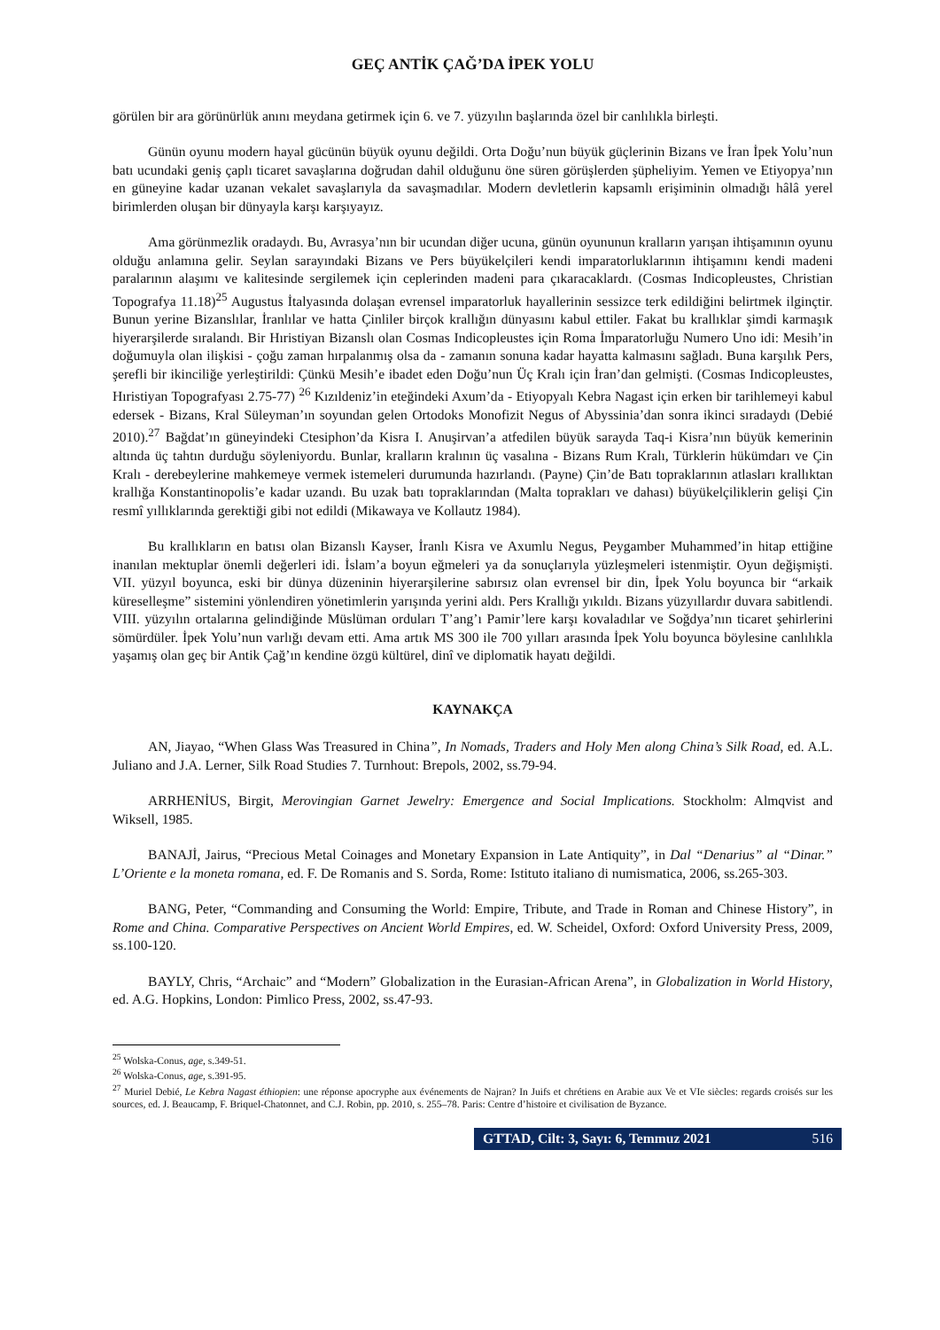GEÇ ANTİK ÇAĞ’DA İPEK YOLU
görülen bir ara görünürlük anını meydana getirmek için 6. ve 7. yüzyılın başlarında özel bir canlılıkla birleşti.
Günün oyunu modern hayal gücünün büyük oyunu değildi. Orta Doğu’nun büyük güçlerinin Bizans ve İran İpek Yolu’nun batı ucundaki geniş çaplı ticaret savaşlarına doğrudan dahil olduğunu öne süren görüşlerden şüpheliyim. Yemen ve Etiyopya’nın en güneyine kadar uzanan vekalet savaşlarıyla da savaşmadılar. Modern devletlerin kapsamlı erişiminin olmadığı hâlâ yerel birimlerden oluşan bir dünyayla karşı karşıyayız.
Ama görünmezlik oradaydı. Bu, Avrasya’nın bir ucundan diğer ucuna, günün oyununun kralların yarışan ihtişamının oyunu olduğu anlamına gelir. Seylan sarayındaki Bizans ve Pers büyükelçileri kendi imparatorluklarının ihtişamını kendi madeni paralarının alaşımı ve kalitesinde sergilemek için ceplerinden madeni para çıkaracaklardı. (Cosmas Indicopleustes, Christian Topografya 11.18)<sup>25</sup> Augustus İtalyasında dolaşan evrensel imparatorluk hayallerinin sessizce terk edildiğini belirtmek ilginçtir. Bunun yerine Bizanslılar, İranlılar ve hatta Çinliler birçok krallığın dünyasını kabul ettiler. Fakat bu krallıklar şimdi karmaşık hiyerarşilerde sıralandı. Bir Hıristiyan Bizanslı olan Cosmas Indicopleustes için Roma İmparatorluğu Numero Uno idi: Mesih’in doğumuyla olan ilişkisi - çoğu zaman hırpalanmış olsa da - zamanın sonuna kadar hayatta kalmasını sağladı. Buna karşılık Pers, şerefli bir ikinciliğe yerleştirildi: Çünkü Mesih’e ibadet eden Doğu’nun Üç Kralı için İran’dan gelmişti. (Cosmas Indicopleustes, Hıristiyan Topografyası 2.75-77) <sup>26</sup> Kızıldeniz’in eteğindeki Axum’da - Etiyopyalı Kebra Nagast için erken bir tarihlemeyi kabul edersek - Bizans, Kral Süleyman’ın soyundan gelen Ortodoks Monofizit Negus of Abyssinia’dan sonra ikinci sıradaydı (Debié 2010).<sup>27</sup> Bağdat’ın güneyindeki Ctesiphon’da Kisra I. Anuşirvan’a atfedilen büyük sarayda Taq-i Kisra’nın büyük kemerinin altında üç tahtın durduğu söyleniyordu. Bunlar, kralların kralının üç vasalına - Bizans Rum Kralı, Türklerin hükümdarı ve Çin Kralı - derebeylerine mahkemeye vermek istemeleri durumunda hazırlandı. (Payne) Çin’de Batı topraklarının atlasları krallıktan krallığa Konstantinopolis’e kadar uzandı. Bu uzak batı topraklarından (Malta toprakları ve dahası) büyükelçiliklerin gelişi Çin resmî yıllıklarında gerektiği gibi not edildi (Mikawaya ve Kollautz 1984).
Bu krallıkların en batısı olan Bizanslı Kayser, İranlı Kisra ve Axumlu Negus, Peygamber Muhammed’in hitap ettiğine inanılan mektuplar önemli değerleri idi. İslam’a boyun eğmeleri ya da sonuçlarıyla yüzleşmeleri istenmiştir. Oyun değişmişti. VII. yüzyıl boyunca, eski bir dünya düzeninin hiyerarşilerine sabırsız olan evrensel bir din, İpek Yolu boyunca bir “arkaik küreselleşme” sistemini yönlendiren yönetimlerin yarışında yerini aldı. Pers Krallığı yıkıldı. Bizans yüzyıllardır duvara sabitlendi. VIII. yüzyılın ortalarına gelindiğinde Müslüman orduları T’ang’ı Pamir’lere karşı kovaladılar ve Soğdya’nın ticaret şehirlerini sömürdüler. İpek Yolu’nun varlığı devam etti. Ama artık MS 300 ile 700 yılları arasında İpek Yolu boyunca böylesine canlılıkla yaşamış olan geç bir Antik Çağ’ın kendine özgü kültürel, dinî ve diplomatik hayatı değildi.
KAYNAKÇA
AN, Jiayao, “When Glass Was Treasured in China”, In Nomads, Traders and Holy Men along China’s Silk Road, ed. A.L. Juliano and J.A. Lerner, Silk Road Studies 7. Turnhout: Brepols, 2002, ss.79-94.
ARRHENİUS, Birgit, Merovingian Garnet Jewelry: Emergence and Social Implications. Stockholm: Almqvist and Wiksell, 1985.
BANAJİ, Jairus, “Precious Metal Coinages and Monetary Expansion in Late Antiquity”, in Dal “Denarius” al “Dinar.” L’Oriente e la moneta romana, ed. F. De Romanis and S. Sorda, Rome: Istituto italiano di numismatica, 2006, ss.265-303.
BANG, Peter, “Commanding and Consuming the World: Empire, Tribute, and Trade in Roman and Chinese History”, in Rome and China. Comparative Perspectives on Ancient World Empires, ed. W. Scheidel, Oxford: Oxford University Press, 2009, ss.100-120.
BAYLY, Chris, “Archaic” and “Modern” Globalization in the Eurasian-African Arena”, in Globalization in World History, ed. A.G. Hopkins, London: Pimlico Press, 2002, ss.47-93.
<sup>25</sup> Wolska-Conus, age, s.349-51.
<sup>26</sup> Wolska-Conus, age, s.391-95.
<sup>27</sup> Muriel Debié, Le Kebra Nagast éthiopien: une réponse apocryphe aux événements de Najran? In Juifs et chrétiens en Arabie aux Ve et VIe siècles: regards croisés sur les sources, ed. J. Beaucamp, F. Briquel-Chatonnet, and C.J. Robin, pp. 2010, s. 255–78. Paris: Centre d’histoire et civilisation de Byzance.
GTTAD, Cilt: 3, Sayı: 6, Temmuz 2021 516